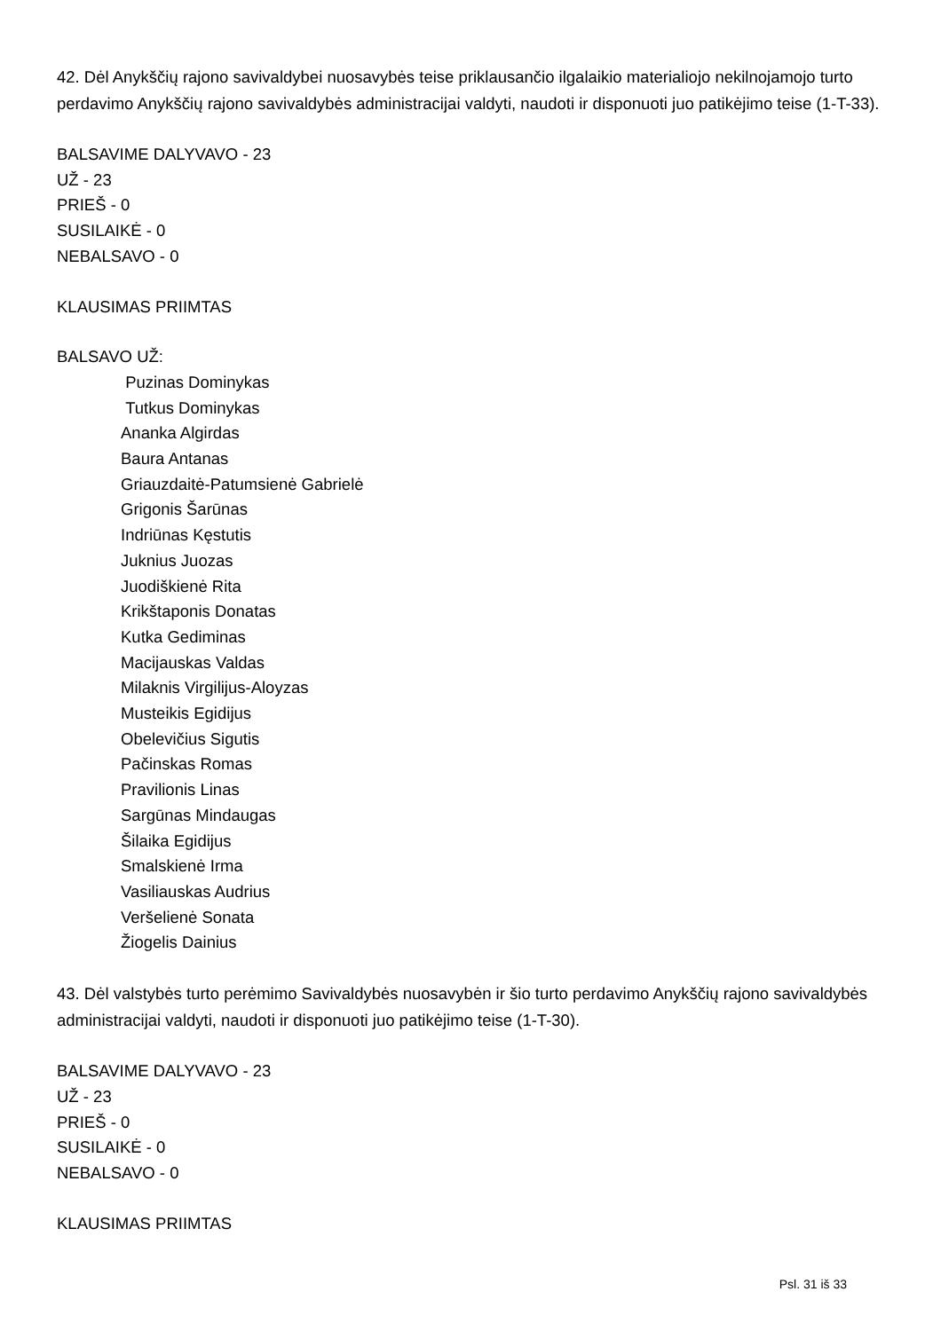42. Dėl Anykščių rajono savivaldybei nuosavybės teise priklausančio ilgalaikio materialiojo nekilnojamojo turto perdavimo Anykščių rajono savivaldybės administracijai valdyti, naudoti ir disponuoti juo patikėjimo teise (1-T-33).
BALSAVIME DALYVAVO - 23
UŽ - 23
PRIEŠ - 0
SUSILAIKĖ - 0
NEBALSAVO - 0
KLAUSIMAS PRIIMTAS
BALSAVO UŽ:
Puzinas Dominykas
Tutkus Dominykas
Ananka Algirdas
Baura Antanas
Griauzdaitė-Patumsienė Gabrielė
Grigonis Šarūnas
Indriūnas Kęstutis
Juknius Juozas
Juodiškienė Rita
Krikštaponis Donatas
Kutka Gediminas
Macijauskas Valdas
Milaknis Virgilijus-Aloyzas
Musteikis Egidijus
Obelevičius Sigutis
Pačinskas Romas
Pravilionis Linas
Sargūnas Mindaugas
Šilaika Egidijus
Smalskienė Irma
Vasiliauskas Audrius
Veršelienė Sonata
Žiogelis Dainius
43. Dėl valstybės turto perėmimo Savivaldybės nuosavybėn ir šio turto perdavimo Anykščių rajono savivaldybės administracijai valdyti, naudoti ir disponuoti juo patikėjimo teise (1-T-30).
BALSAVIME DALYVAVO - 23
UŽ - 23
PRIEŠ - 0
SUSILAIKĖ - 0
NEBALSAVO - 0
KLAUSIMAS PRIIMTAS
Psl. 31 iš 33